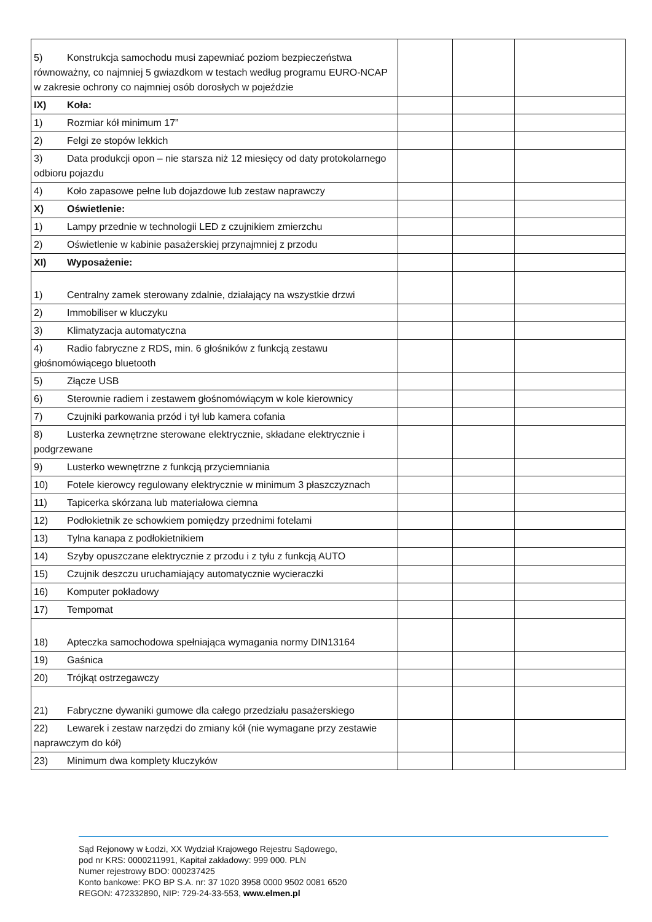| 5) Konstrukcja samochodu musi zapewniać poziom bezpieczeństwa równoważny, co najmniej 5 gwiazdkom w testach według programu EURO-NCAP w zakresie ochrony co najmniej osób dorosłych w pojeździe | | | |
| IX) Koła: | | | |
| 1) Rozmiar kół minimum 17” | | | |
| 2) Felgi ze stopów lekkich | | | |
| 3) Data produkcji opon – nie starsza niż 12 miesięcy od daty protokolarnego odbioru pojazdu | | | |
| 4) Koło zapasowe pełne lub dojazdowe lub zestaw naprawczy | | | |
| X) Oświetlenie: | | | |
| 1) Lampy przednie w technologii LED z czujnikiem zmierzchu | | | |
| 2) Oświetlenie w kabinie pasażerskiej przynajmniej z przodu | | | |
| XI) Wyposażenie: | | | |
| 1) Centralny zamek sterowany zdalnie, działający na wszystkie drzwi | | | |
| 2) Immobiliser w kluczyku | | | |
| 3) Klimatyzacja automatyczna | | | |
| 4) Radio fabryczne z RDS, min. 6 głośników z funkcją zestawu głośnomówiącego bluetooth | | | |
| 5) Złącze USB | | | |
| 6) Sterownie radiem i zestawem głośnomówiącym w kole kierownicy | | | |
| 7) Czujniki parkowania przód i tył lub kamera cofania | | | |
| 8) Lusterka zewnętrzne sterowane elektrycznie, składane elektrycznie i podgrzewane | | | |
| 9) Lusterko wewnętrzne z funkcją przyciemniania | | | |
| 10) Fotele kierowcy regulowany elektrycznie w minimum 3 płaszczyznach | | | |
| 11) Tapicerka skórzana lub materiałowa ciemna | | | |
| 12) Podłokietnik ze schowkiem pomiędzy przednimi fotelami | | | |
| 13) Tylna kanapa z podłokietnikiem | | | |
| 14) Szyby opuszczane elektrycznie z przodu i z tyłu z funkcją AUTO | | | |
| 15) Czujnik deszczu uruchamiający automatycznie wycieraczki | | | |
| 16) Komputer pokładowy | | | |
| 17) Tempomat | | | |
| 18) Apteczka samochodowa spełniająca wymagania normy DIN13164 | | | |
| 19) Gaśnica | | | |
| 20) Trójkąt ostrzegawczy | | | |
| 21) Fabryczne dywaniki gumowe dla całego przedziału pasażerskiego | | | |
| 22) Lewarek i zestaw narzędzi do zmiany kół (nie wymagane przy zestawie naprawczym do kół) | | | |
| 23) Minimum dwa komplety kluczyków | | | |
Sąd Rejonowy w Łodzi, XX Wydział Krajowego Rejestru Sądowego,
pod nr KRS: 0000211991, Kapitał zakładowy: 999 000. PLN
Numer rejestrowy BDO: 000237425
Konto bankowe: PKO BP S.A. nr: 37 1020 3958 0000 9502 0081 6520
REGON: 472332890, NIP: 729-24-33-553, www.elmen.pl